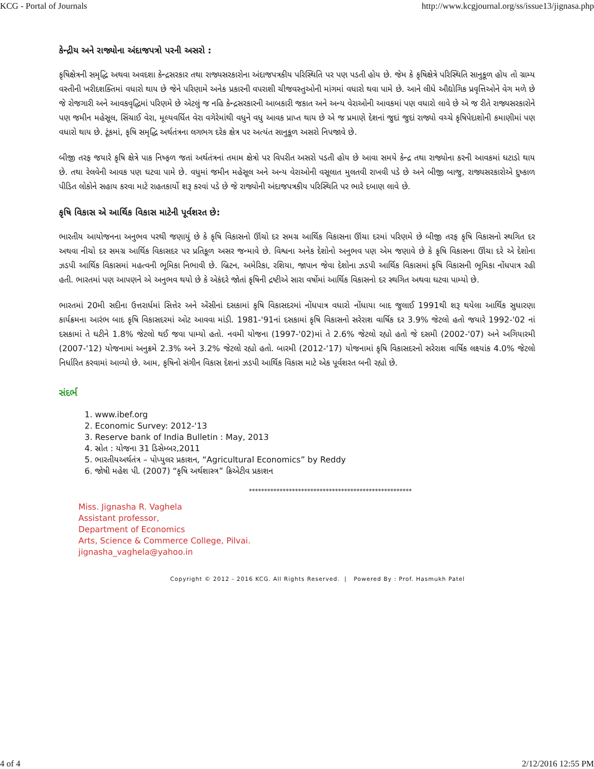KCG - Portal of Journals http://www.kcgjournal.org/ss/issue13/jignasa.php
કેન્દ્રીય અને રાજ્યોના અંદાજપત્રો પરની અસરો :
કૃષિક્ષેત્રની સમૃદ્ધિ અથવા અવદશા કેન્દ્રસરકાર તથા રાજ્યસરકારોના અંદાજપત્રકીય પરિસ્થિતિ પર પણ પડતી હોય છે. જેમ કે કૃષિક્ષેત્રે પરિસ્થિતિ સાનુકૂળ હોય તો ગ્રામ્ય વસ્તીની ખરીદશક્તિમાં વધારો થાય છે જેને પરિણામે અનેક પ્રકારની વપરાશી ચીજવસ્તુઓની માંગમાં વધારો થવા પામે છે. આને લીધે ઔદ્યોગિક પ્રવૃત્તિઓને વેગ મળે છે જે રોજગારી અને આવકવૃદ્ધિમાં પરિણમે છે એટલું જ નહિ કેન્દ્રસરકારની આબકારી જકાત અને અન્ય વેરાઓની આવકમાં પણ વધારો લાવે છે એ જ રીતે રાજ્યસરકારોને પણ જમીન મહેસૂલ, સિંચાઈ વેરા, મૂલ્યવર્ધિત વેરા વગેરેમાંથી વધુને વધુ આવક પ્રાપ્ત થાય છે એ જ પ્રમાણે દેશનાં જુદાં જુદાં રાજ્યો વચ્ચે કૃષિપેદાશોની કમાણીમાં પણ વધારો થાય છે. ટૂંકમાં, કૃષિ સમૃદ્ધિ અર્થતંત્રના લગભગ દરેક ક્ષેત્ર પર અત્યંત સાનુકૂળ અસરો નિપજાવે છે.
બીજી તરફ જયારે કૃષિ ક્ષેત્રે પાક નિષ્ફળ જતાં અર્થતંત્રનાં તમામ ક્ષેત્રો પર વિપરીત અસરો પડતી હોય છે આવા સમયે કેન્દ્ર તથા રાજ્યોના કરની આવકમાં ઘટાડો થાય છે. તથા રેલવેની આવક પણ ઘટવા પામે છે. વધુમાં જમીન મહેસૂલ અને અન્ય વેરાઓની વસૂલાત મુલતવી રાખવી પડે છે અને બીજી બાજુ, રાજ્યસરકારોએ દુષ્કાળ પીડિત લોકોને સહાય કરવા માટે રાહતકાર્યો શરૂ કરવાં પડે છે જે રાજ્યોની અંદાજપત્રકીય પરિસ્થિતિ પર ભારે દબાણ લાવે છે.
કૃષિ વિકાસ એ આર્થિક વિકાસ માટેની પૂર્વશરત છે:
ભારતીય આયોજનના અનુભવ પરથી જણાયું છે કે કૃષિ વિકાસનો ઊંચો દર સમગ્ર આર્થિક વિકાસના ઊંચા દરમાં પરિણમે છે બીજી તરફ કૃષિ વિકાસનો સ્થગિત દર અથવા નીચો દર સમગ્ર આર્થિક વિકાસદર પર પ્રતિકૂળ અસર જન્માવે છે. વિશ્વના અનેક દેશોનો અનુભવ પણ એમ જણાવે છે કે કૃષિ વિકાસના ઊંચા દરે એ દેશોના ઝડપી આર્થિક વિકાસમાં મહત્વની ભૂમિકા નિભાવી છે. બ્રિટન, અમેરિકા, રશિયા, જાપાન જેવા દેશોના ઝડપી આર્થિક વિકાસમાં કૃષિ વિકાસની ભૂમિકા નોંધપાત્ર રહી હતી. ભારતમાં પણ આપણને એ અનુભવ થયો છે કે એકંદરે જોતાં કૃષિની દ્રષ્ટીએ સારા વર્ષોમાં આર્થિક વિકાસનો દર સ્થગિત અથવા ઘટવા પામ્યો છે.
ભારતમાં 20મી સદીના ઉત્તરાર્ધમાં સિત્તેર અને એંસીનાં દસકામાં કૃષિ વિકાસદરમાં નોંધપાત્ર વધારો નોંધાયા બાદ જુલાઈ 1991થી શરૂ થયેલા આર્થિક સુધારણા કાર્યક્રમના આરંભ બાદ કૃષિ વિકાસદરમાં ઓટ આવવા માંડી. 1981-'91નાં દસકામાં કૃષિ વિકાસનો સરેરાશ વાર્ષિક દર 3.9% જેટલો હતો જયારે 1992-'02 નાં દસકામાં તે ઘટીને 1.8% જેટલો થઈ જવા પામ્યો હતો. નવમી યોજના (1997-'02)માં તે 2.6% જેટલો રહ્યો હતો જે દસમી (2002-'07) અને અગિયારમી (2007-'12) યોજનામાં અનુક્રમે 2.3% અને 3.2% જેટલો રહ્યો હતો. બારમી (2012-'17) યોજનામાં કૃષિ વિકાસદરનો સરેરાશ વાર્ષિક લક્ષ્યાંક 4.0% જેટલો નિર્ધારિત કરવામાં આવ્યો છે. આમ, કૃષિનો સંગીન વિકાસ દેશનાં ઝડપી આર્થિક વિકાસ માટે એક પૂર્વશરત બની રહ્યો છે.
સંદર્ભ
1. www.ibef.org
2. Economic Survey: 2012-'13
3. Reserve bank of India Bulletin : May, 2013
4. સ્રોત : યોજના 31 ડિસેમ્બર,2011
5. ભારતીયઅર્થતંત્ર – પોપ્યુલર પ્રકાશન, “Agricultural Economics” by Reddy
6. જોષી મહેશ પી. (2007) “કૃષિ અર્થશાસ્ત્ર” ક્રિએટીવ પ્રકાશન
*****************************************************
Miss. Jignasha R. Vaghela
Assistant professor,
Department of Economics
Arts, Science & Commerce College, Pilvai.
jignasha_vaghela@yahoo.in
Copyright © 2012 - 2016 KCG. All Rights Reserved. | Powered By : Prof. Hasmukh Patel
4 of 4 2/12/2016 12:55 PM